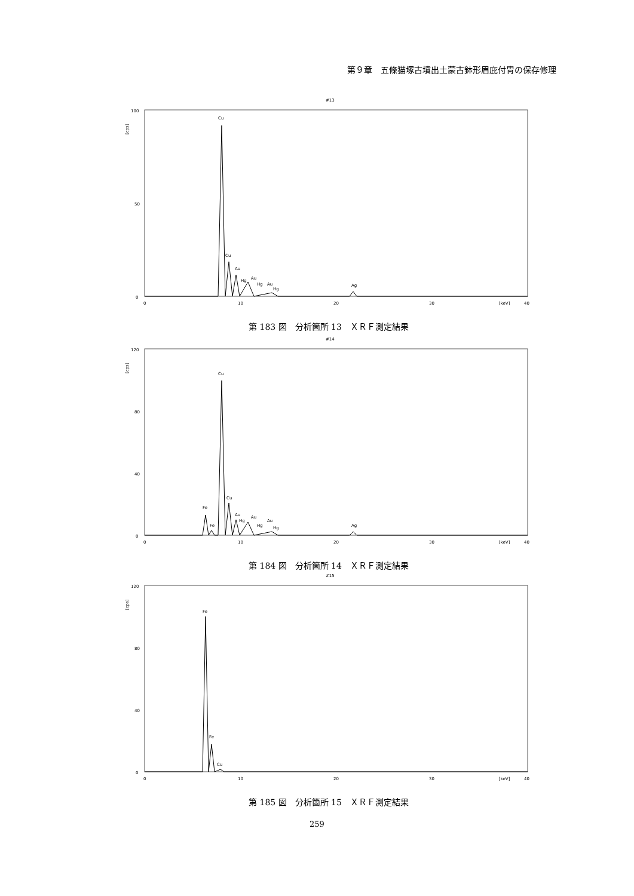第９章　五條猫塚古墳出土蒙古鉢形眉庇付冑の保存修理
#13
100
50
0
[cps]
0
10
20
30
[keV]
40
Cu
Cu
Au
Hg
Au
Hg
Au
Hg
Ag
第 183 図　分析箇所 13　ＸＲＦ測定結果
#14
120
80
40
0
[cps]
0
10
20
30
[keV]
40
Fe
Fe
Cu
Cu
Au
Hg
Au
Hg
Au
Hg
Ag
第 184 図　分析箇所 14　ＸＲＦ測定結果
#15
120
80
40
0
[cps]
0
10
20
30
[keV]
40
Fe
Fe
Cu
第 185 図　分析箇所 15　ＸＲＦ測定結果
259